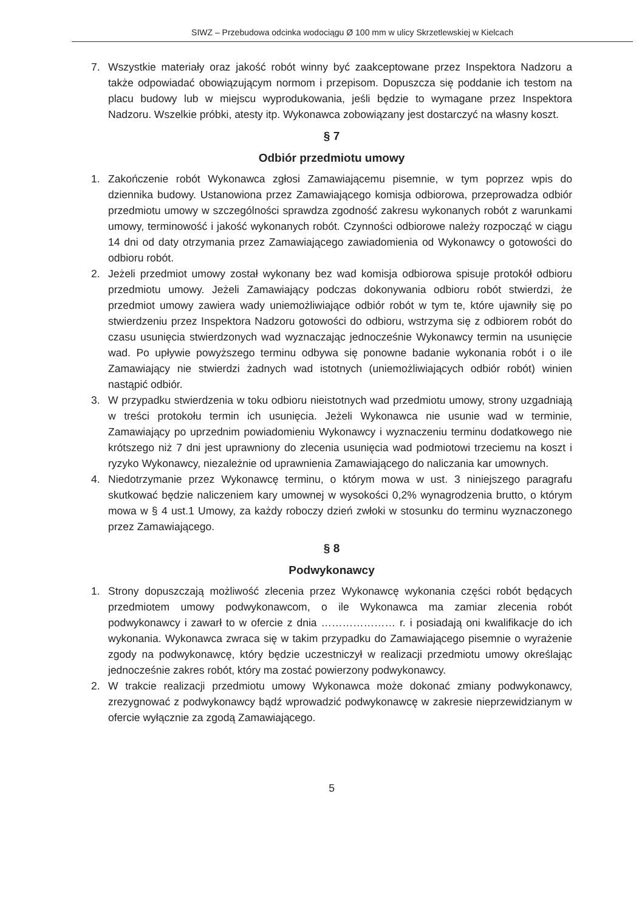SIWZ – Przebudowa odcinka wodociągu Ø 100 mm w ulicy Skrzetlewskiej w Kielcach
7. Wszystkie materiały oraz jakość robót winny być zaakceptowane przez Inspektora Nadzoru a także odpowiadać obowiązującym normom i przepisom. Dopuszcza się poddanie ich testom na placu budowy lub w miejscu wyprodukowania, jeśli będzie to wymagane przez Inspektora Nadzoru. Wszelkie próbki, atesty itp. Wykonawca zobowiązany jest dostarczyć na własny koszt.
§ 7
Odbiór przedmiotu umowy
1. Zakończenie robót Wykonawca zgłosi Zamawiającemu pisemnie, w tym poprzez wpis do dziennika budowy. Ustanowiona przez Zamawiającego komisja odbiorowa, przeprowadza odbiór przedmiotu umowy w szczególności sprawdza zgodność zakresu wykonanych robót z warunkami umowy, terminowość i jakość wykonanych robót. Czynności odbiorowe należy rozpocząć w ciągu 14 dni od daty otrzymania przez Zamawiającego zawiadomienia od Wykonawcy o gotowości do odbioru robót.
2. Jeżeli przedmiot umowy został wykonany bez wad komisja odbiorowa spisuje protokół odbioru przedmiotu umowy. Jeżeli Zamawiający podczas dokonywania odbioru robót stwierdzi, że przedmiot umowy zawiera wady uniemożliwiające odbiór robót w tym te, które ujawniły się po stwierdzeniu przez Inspektora Nadzoru gotowości do odbioru, wstrzyma się z odbiorem robót do czasu usunięcia stwierdzonych wad wyznaczając jednocześnie Wykonawcy termin na usunięcie wad. Po upływie powyższego terminu odbywa się ponowne badanie wykonania robót i o ile Zamawiający nie stwierdzi żadnych wad istotnych (uniemożliwiających odbiór robót) winien nastąpić odbiór.
3. W przypadku stwierdzenia w toku odbioru nieistotnych wad przedmiotu umowy, strony uzgadniają w treści protokołu termin ich usunięcia. Jeżeli Wykonawca nie usunie wad w terminie, Zamawiający po uprzednim powiadomieniu Wykonawcy i wyznaczeniu terminu dodatkowego nie krótszego niż 7 dni jest uprawniony do zlecenia usunięcia wad podmiotowi trzeciemu na koszt i ryzyko Wykonawcy, niezależnie od uprawnienia Zamawiającego do naliczania kar umownych.
4. Niedotrzymanie przez Wykonawcę terminu, o którym mowa w ust. 3 niniejszego paragrafu skutkować będzie naliczeniem kary umownej w wysokości 0,2% wynagrodzenia brutto, o którym mowa w § 4 ust.1 Umowy, za każdy roboczy dzień zwłoki w stosunku do terminu wyznaczonego przez Zamawiającego.
§ 8
Podwykonawcy
1. Strony dopuszczają możliwość zlecenia przez Wykonawcę wykonania części robót będących przedmiotem umowy podwykonawcom, o ile Wykonawca ma zamiar zlecenia robót podwykonawcy i zawarł to w ofercie z dnia ………………… r. i posiadają oni kwalifikacje do ich wykonania. Wykonawca zwraca się w takim przypadku do Zamawiającego pisemnie o wyrażenie zgody na podwykonawcę, który będzie uczestniczył w realizacji przedmiotu umowy określając jednocześnie zakres robót, który ma zostać powierzony podwykonawcy.
2. W trakcie realizacji przedmiotu umowy Wykonawca może dokonać zmiany podwykonawcy, zrezygnować z podwykonawcy bądź wprowadzić podwykonawcę w zakresie nieprzewidzianym w ofercie wyłącznie za zgodą Zamawiającego.
5